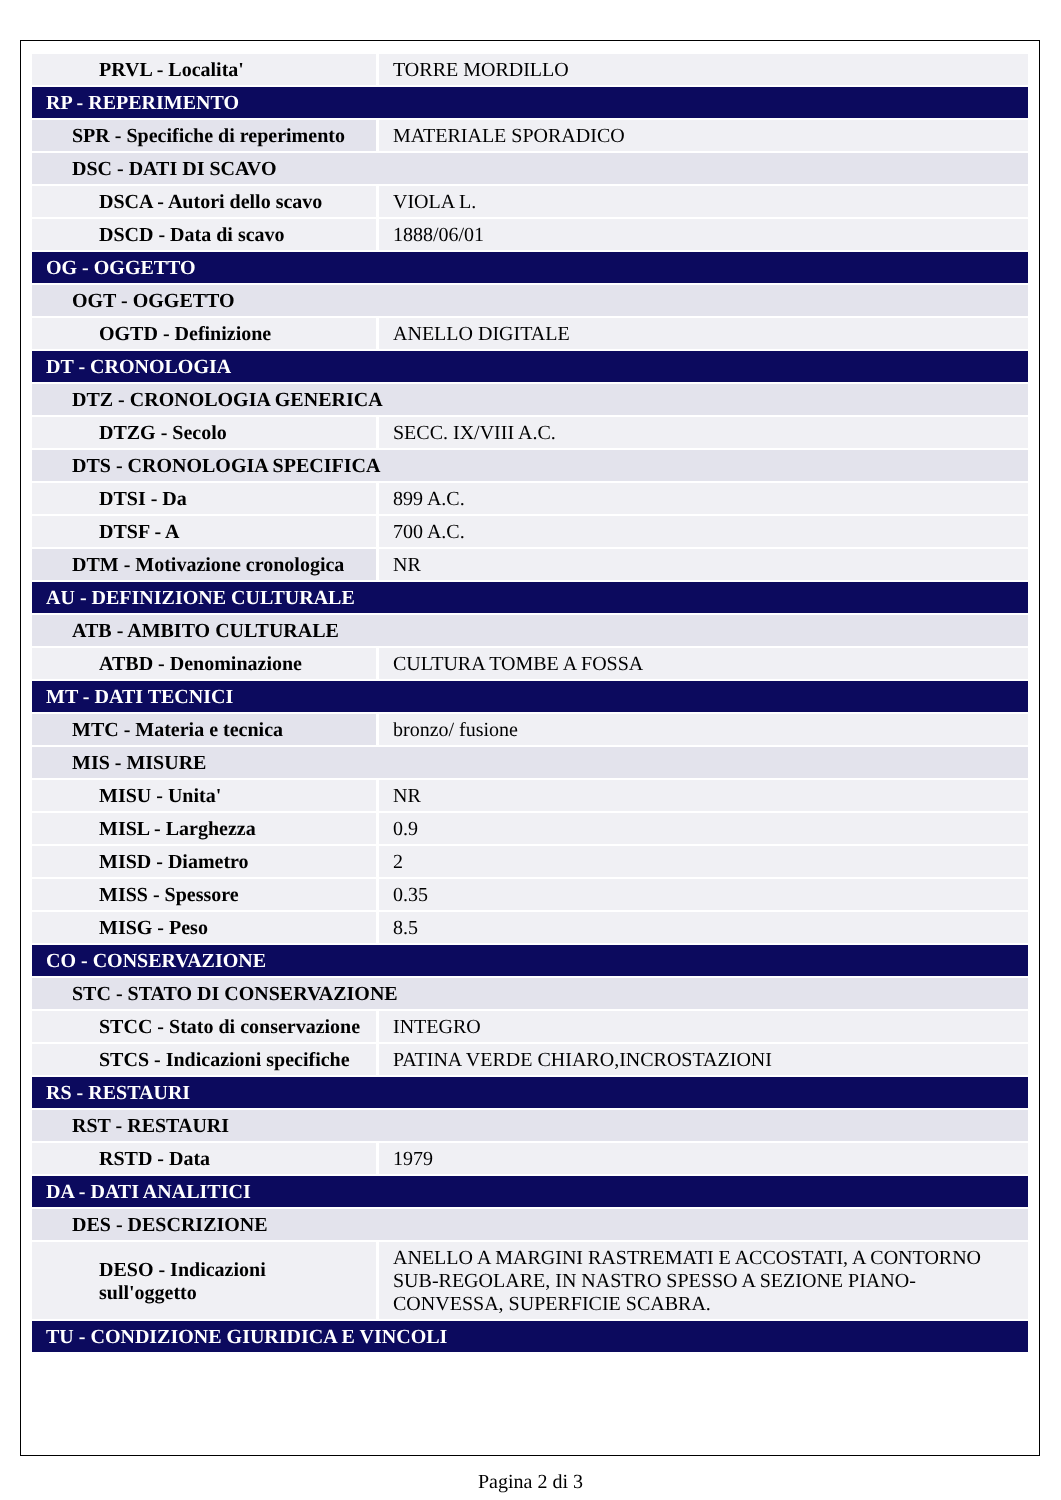| PRVL - Localita' | TORRE MORDILLO |
| RP - REPERIMENTO | |
| SPR - Specifiche di reperimento | MATERIALE SPORADICO |
| DSC - DATI DI SCAVO | |
| DSCA - Autori dello scavo | VIOLA L. |
| DSCD - Data di scavo | 1888/06/01 |
| OG - OGGETTO | |
| OGT - OGGETTO | |
| OGTD - Definizione | ANELLO DIGITALE |
| DT - CRONOLOGIA | |
| DTZ - CRONOLOGIA GENERICA | |
| DTZG - Secolo | SECC. IX/VIII A.C. |
| DTS - CRONOLOGIA SPECIFICA | |
| DTSI - Da | 899 A.C. |
| DTSF - A | 700 A.C. |
| DTM - Motivazione cronologica | NR |
| AU - DEFINIZIONE CULTURALE | |
| ATB - AMBITO CULTURALE | |
| ATBD - Denominazione | CULTURA TOMBE A FOSSA |
| MT - DATI TECNICI | |
| MTC - Materia e tecnica | bronzo/ fusione |
| MIS - MISURE | |
| MISU - Unita' | NR |
| MISL - Larghezza | 0.9 |
| MISD - Diametro | 2 |
| MISS - Spessore | 0.35 |
| MISG - Peso | 8.5 |
| CO - CONSERVAZIONE | |
| STC - STATO DI CONSERVAZIONE | |
| STCC - Stato di conservazione | INTEGRO |
| STCS - Indicazioni specifiche | PATINA VERDE CHIARO,INCROSTAZIONI |
| RS - RESTAURI | |
| RST - RESTAURI | |
| RSTD - Data | 1979 |
| DA - DATI ANALITICI | |
| DES - DESCRIZIONE | |
| DESO - Indicazioni sull'oggetto | ANELLO A MARGINI RASTREMATI E ACCOSTATI, A CONTORNO SUB-REGOLARE, IN NASTRO SPESSO A SEZIONE PIANO-CONVESSA, SUPERFICIE SCABRA. |
| TU - CONDIZIONE GIURIDICA E VINCOLI | |
Pagina 2 di 3